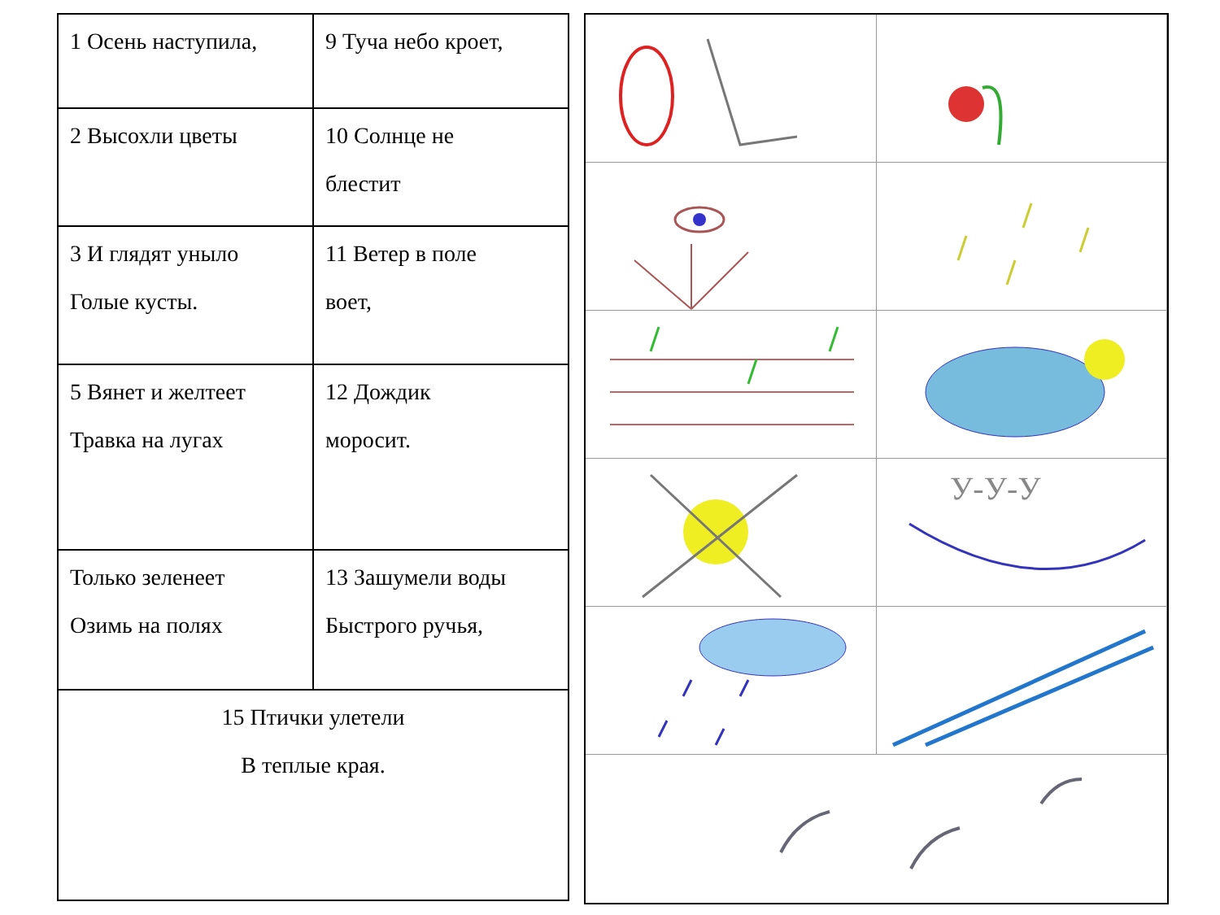| 1 Осень наступила, | 9 Туча небо кроет, |
| 2 Высохли цветы | 10 Солнце не блестит |
| 3 И глядят уныло Голые кусты. | 11 Ветер в поле воет, |
| 5 Вянет и желтеет Травка на лугах | 12 Дождик моросит. |
| Только зеленеет Озимь на полях | 13 Зашумели воды Быстрого ручья, |
| 15 Птички улетели В теплые края. | |
У-У-У